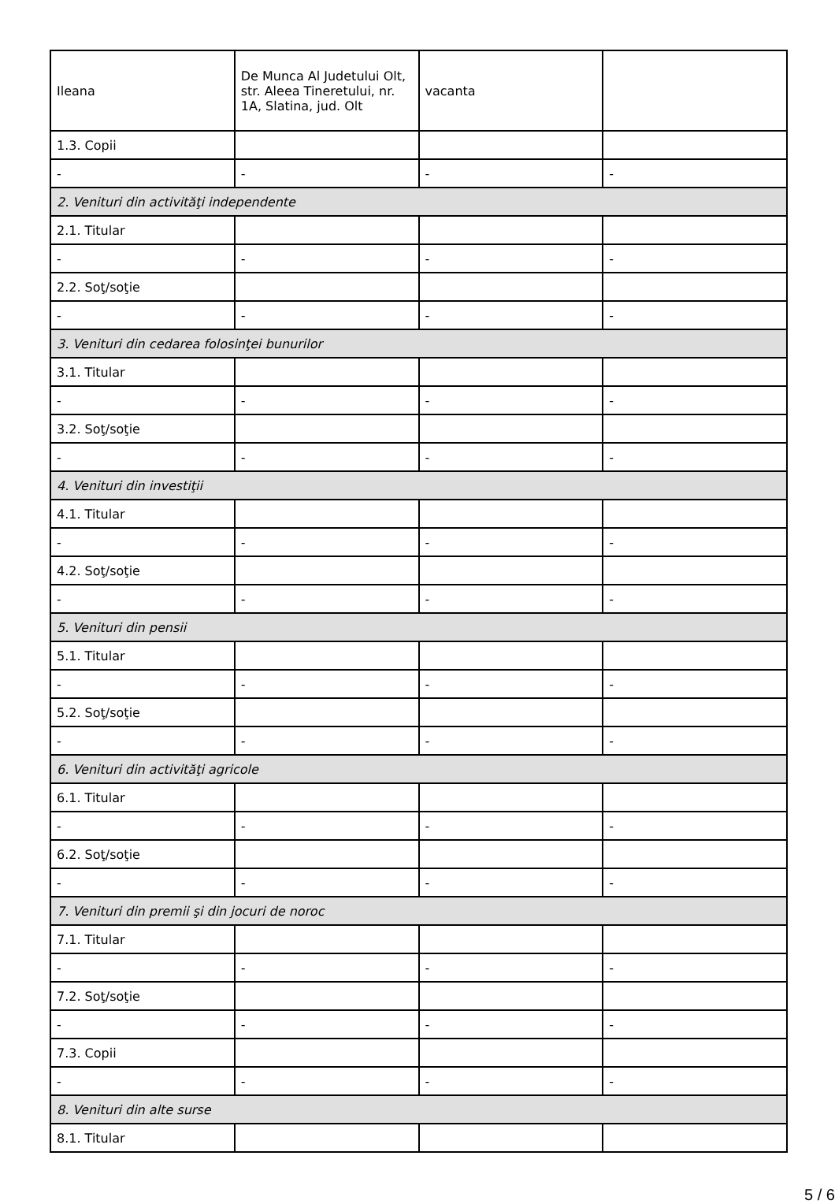| Ileana | De Munca Al Judetului Olt, str. Aleea Tineretului, nr. 1A, Slatina, jud. Olt | vacanta | |
| 1.3. Copii | | | |
| - | - | - | - |
| 2. Venituri din activităţi independente | | | |
| 2.1. Titular | | | |
| - | - | - | - |
| 2.2. Soţ/soţie | | | |
| - | - | - | - |
| 3. Venituri din cedarea folosinţei bunurilor | | | |
| 3.1. Titular | | | |
| - | - | - | - |
| 3.2. Soţ/soţie | | | |
| - | - | - | - |
| 4. Venituri din investiţii | | | |
| 4.1. Titular | | | |
| - | - | - | - |
| 4.2. Soţ/soţie | | | |
| - | - | - | - |
| 5. Venituri din pensii | | | |
| 5.1. Titular | | | |
| - | - | - | - |
| 5.2. Soţ/soţie | | | |
| - | - | - | - |
| 6. Venituri din activităţi agricole | | | |
| 6.1. Titular | | | |
| - | - | - | - |
| 6.2. Soţ/soţie | | | |
| - | - | - | - |
| 7. Venituri din premii şi din jocuri de noroc | | | |
| 7.1. Titular | | | |
| - | - | - | - |
| 7.2. Soţ/soţie | | | |
| - | - | - | - |
| 7.3. Copii | | | |
| - | - | - | - |
| 8. Venituri din alte surse | | | |
| 8.1. Titular | | | |
5 / 6